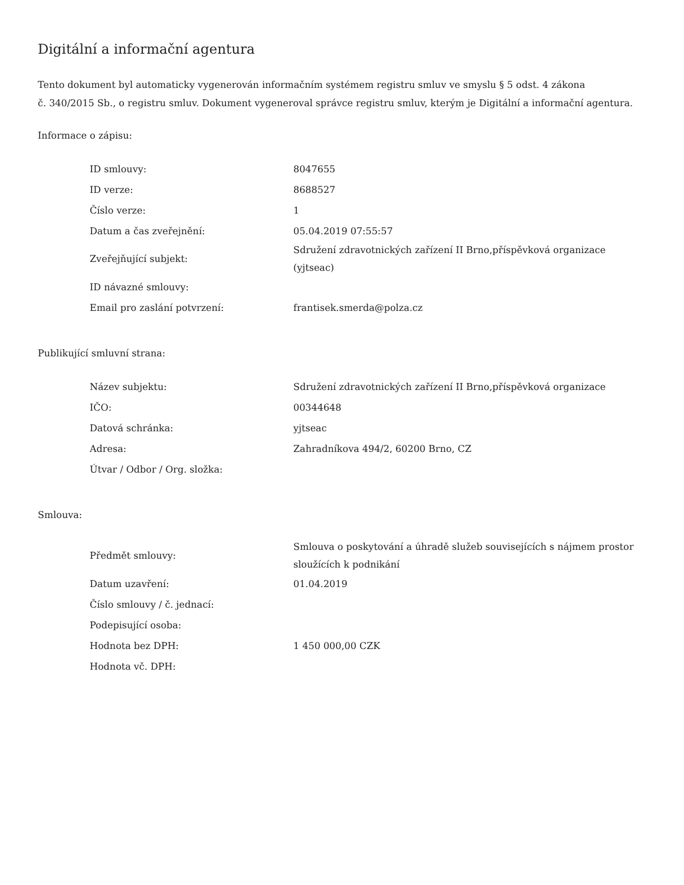Digitální a informační agentura
Tento dokument byl automaticky vygenerován informačním systémem registru smluv ve smyslu § 5 odst. 4 zákona
č. 340/2015 Sb., o registru smluv. Dokument vygeneroval správce registru smluv, kterým je Digitální a informační agentura.
Informace o zápisu:
| ID smlouvy: | 8047655 |
| ID verze: | 8688527 |
| Číslo verze: | 1 |
| Datum a čas zveřejnění: | 05.04.2019 07:55:57 |
| Zveřejňující subjekt: | Sdružení zdravotnických zařízení II Brno,příspěvková organizace (yjtseac) |
| ID návazné smlouvy: | |
| Email pro zaslání potvrzení: | frantisek.smerda@polza.cz |
Publikující smluvní strana:
| Název subjektu: | Sdružení zdravotnických zařízení II Brno,příspěvková organizace |
| IČO: | 00344648 |
| Datová schránka: | yjtseac |
| Adresa: | Zahradníkova 494/2, 60200 Brno, CZ |
| Útvar / Odbor / Org. složka: | |
Smlouva:
| Předmět smlouvy: | Smlouva o poskytování a úhradě služeb souvisejících s nájmem prostor sloužících k podnikání |
| Datum uzavření: | 01.04.2019 |
| Číslo smlouvy / č. jednací: | |
| Podepisující osoba: | |
| Hodnota bez DPH: | 1 450 000,00 CZK |
| Hodnota vč. DPH: | |